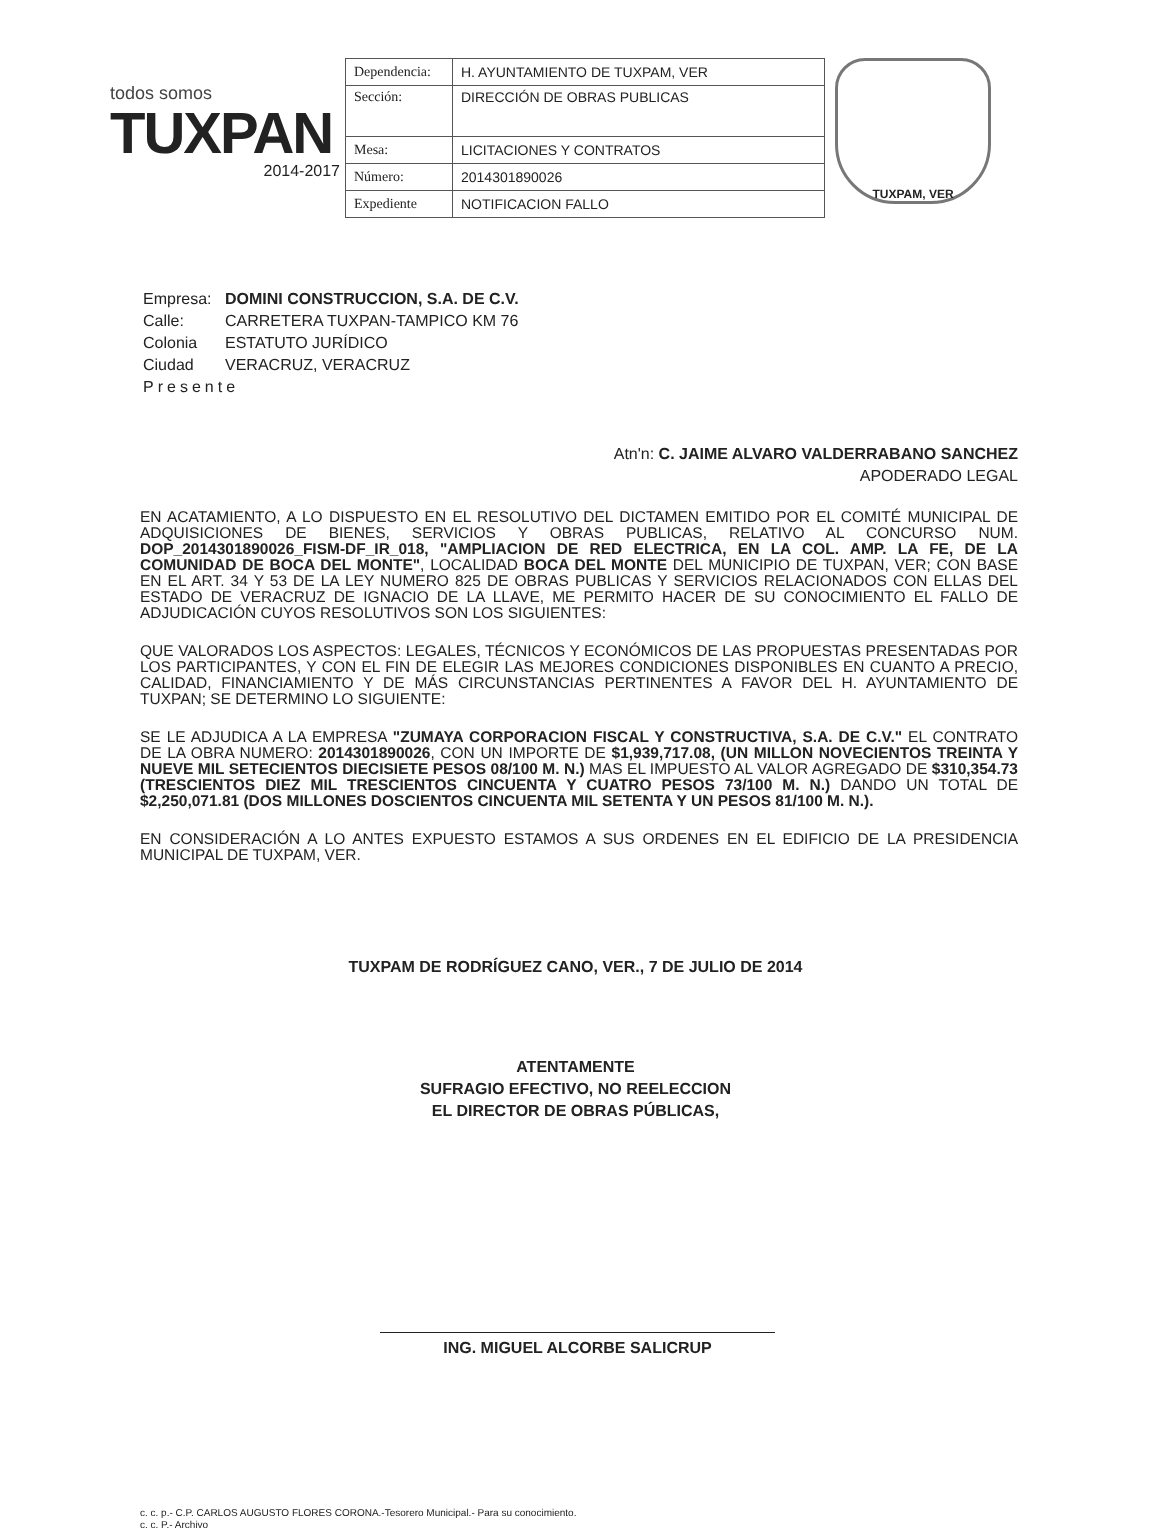todos somos
TUXPAN
2014-2017
| Dependencia: | H. AYUNTAMIENTO DE TUXPAM, VER |
| Sección: | DIRECCIÓN DE OBRAS PUBLICAS |
| Mesa: | LICITACIONES Y CONTRATOS |
| Número: | 2014301890026 |
| Expediente | NOTIFICACION FALLO |
TUXPAM, VER
Empresa: DOMINI CONSTRUCCION, S.A. DE C.V.
Calle: CARRETERA TUXPAN-TAMPICO KM 76
Colonia ESTATUTO JURÍDICO
Ciudad VERACRUZ, VERACRUZ
Presente
Atn'n: C. JAIME ALVARO VALDERRABANO SANCHEZ
APODERADO LEGAL
EN ACATAMIENTO, A LO DISPUESTO EN EL RESOLUTIVO DEL DICTAMEN EMITIDO POR EL COMITÉ MUNICIPAL DE ADQUISICIONES DE BIENES, SERVICIOS Y OBRAS PUBLICAS, RELATIVO AL CONCURSO NUM. DOP_2014301890026_FISM-DF_IR_018, "AMPLIACION DE RED ELECTRICA, EN LA COL. AMP. LA FE, DE LA COMUNIDAD DE BOCA DEL MONTE", LOCALIDAD BOCA DEL MONTE DEL MUNICIPIO DE TUXPAN, VER; CON BASE EN EL ART. 34 Y 53 DE LA LEY NUMERO 825 DE OBRAS PUBLICAS Y SERVICIOS RELACIONADOS CON ELLAS DEL ESTADO DE VERACRUZ DE IGNACIO DE LA LLAVE, ME PERMITO HACER DE SU CONOCIMIENTO EL FALLO DE ADJUDICACIÓN CUYOS RESOLUTIVOS SON LOS SIGUIENTES:
QUE VALORADOS LOS ASPECTOS: LEGALES, TÉCNICOS Y ECONÓMICOS DE LAS PROPUESTAS PRESENTADAS POR LOS PARTICIPANTES, Y CON EL FIN DE ELEGIR LAS MEJORES CONDICIONES DISPONIBLES EN CUANTO A PRECIO, CALIDAD, FINANCIAMIENTO Y DE MÁS CIRCUNSTANCIAS PERTINENTES A FAVOR DEL H. AYUNTAMIENTO DE TUXPAN; SE DETERMINO LO SIGUIENTE:
SE LE ADJUDICA A LA EMPRESA "ZUMAYA CORPORACION FISCAL Y CONSTRUCTIVA, S.A. DE C.V." EL CONTRATO DE LA OBRA NUMERO: 2014301890026, CON UN IMPORTE DE $1,939,717.08, (UN MILLON NOVECIENTOS TREINTA Y NUEVE MIL SETECIENTOS DIECISIETE PESOS 08/100 M. N.) MAS EL IMPUESTO AL VALOR AGREGADO DE $310,354.73 (TRESCIENTOS DIEZ MIL TRESCIENTOS CINCUENTA Y CUATRO PESOS 73/100 M. N.) DANDO UN TOTAL DE $2,250,071.81 (DOS MILLONES DOSCIENTOS CINCUENTA MIL SETENTA Y UN PESOS 81/100 M. N.).
EN CONSIDERACIÓN A LO ANTES EXPUESTO ESTAMOS A SUS ORDENES EN EL EDIFICIO DE LA PRESIDENCIA MUNICIPAL DE TUXPAM, VER.
TUXPAM DE RODRÍGUEZ CANO, VER., 7 DE JULIO DE 2014
ATENTAMENTE
SUFRAGIO EFECTIVO, NO REELECCION
EL DIRECTOR DE OBRAS PÚBLICAS,
ING. MIGUEL ALCORBE SALICRUP
c. c. p.- C.P. CARLOS AUGUSTO FLORES CORONA.-Tesorero Municipal.- Para su conocimiento.
c. c. P.- Archivo